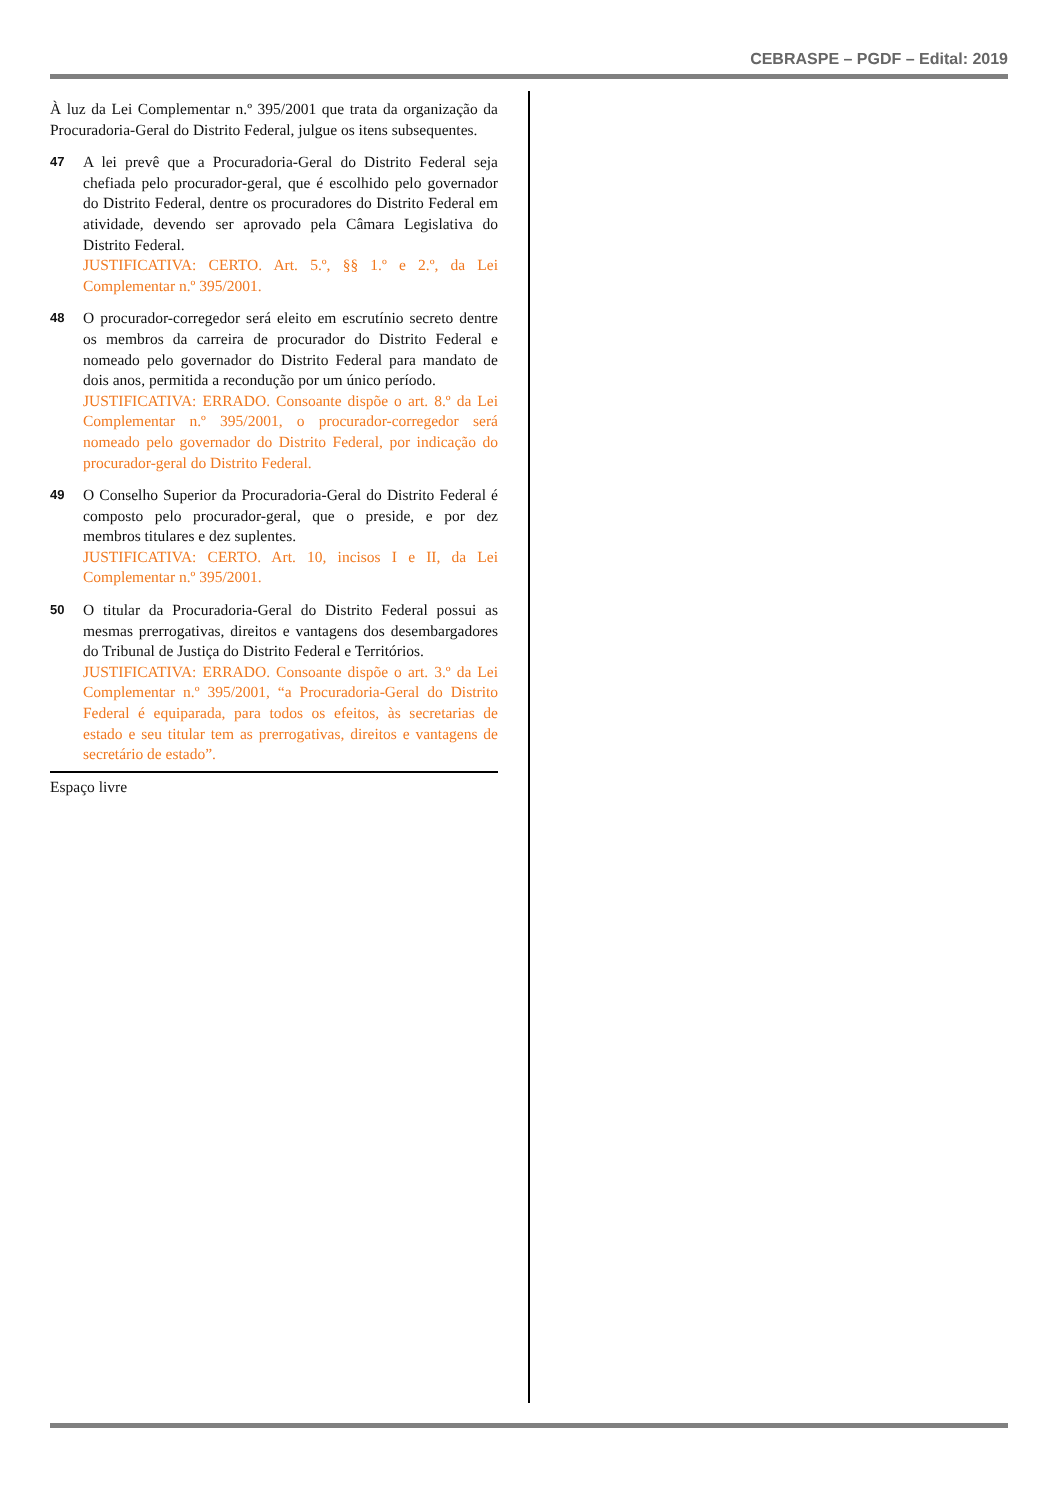CEBRASPE – PGDF – Edital: 2019
À luz da Lei Complementar n.º 395/2001 que trata da organização da Procuradoria-Geral do Distrito Federal, julgue os itens subsequentes.
47
A lei prevê que a Procuradoria-Geral do Distrito Federal seja chefiada pelo procurador-geral, que é escolhido pelo governador do Distrito Federal, dentre os procuradores do Distrito Federal em atividade, devendo ser aprovado pela Câmara Legislativa do Distrito Federal.
JUSTIFICATIVA: CERTO. Art. 5.º, §§ 1.º e 2.º, da Lei Complementar n.º 395/2001.
48
O procurador-corregedor será eleito em escrutínio secreto dentre os membros da carreira de procurador do Distrito Federal e nomeado pelo governador do Distrito Federal para mandato de dois anos, permitida a recondução por um único período.
JUSTIFICATIVA: ERRADO. Consoante dispõe o art. 8.º da Lei Complementar n.º 395/2001, o procurador-corregedor será nomeado pelo governador do Distrito Federal, por indicação do procurador-geral do Distrito Federal.
49
O Conselho Superior da Procuradoria-Geral do Distrito Federal é composto pelo procurador-geral, que o preside, e por dez membros titulares e dez suplentes.
JUSTIFICATIVA: CERTO. Art. 10, incisos I e II, da Lei Complementar n.º 395/2001.
50
O titular da Procuradoria-Geral do Distrito Federal possui as mesmas prerrogativas, direitos e vantagens dos desembargadores do Tribunal de Justiça do Distrito Federal e Territórios.
JUSTIFICATIVA: ERRADO. Consoante dispõe o art. 3.º da Lei Complementar n.º 395/2001, “a Procuradoria-Geral do Distrito Federal é equiparada, para todos os efeitos, às secretarias de estado e seu titular tem as prerrogativas, direitos e vantagens de secretário de estado”.
Espaço livre